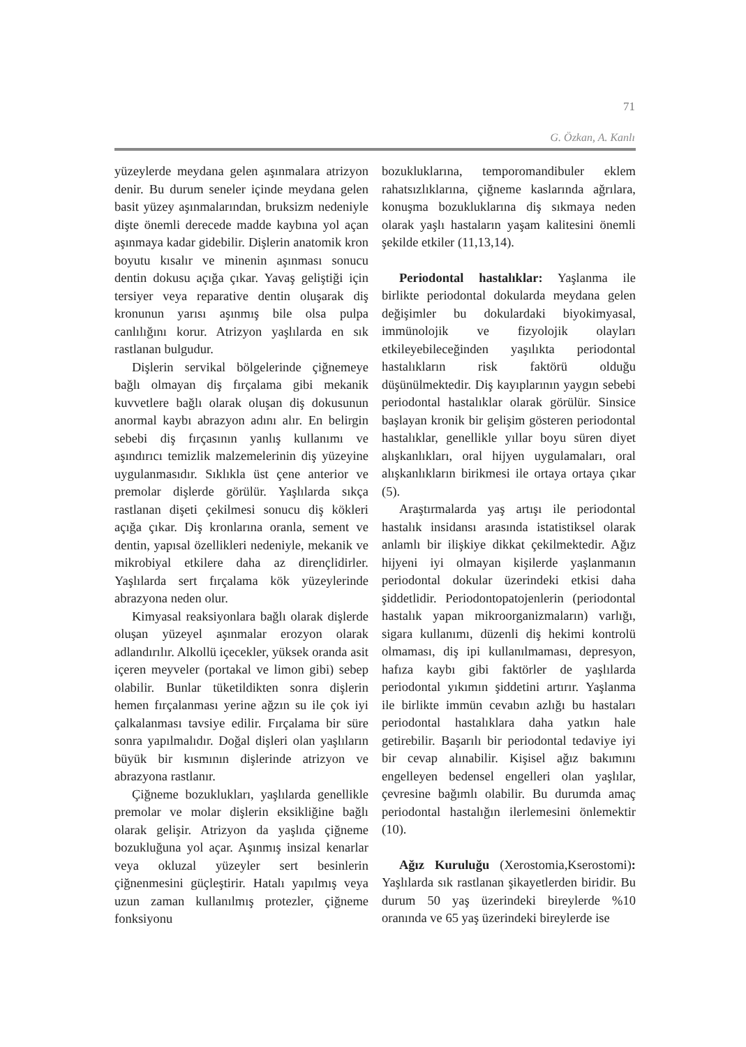71
G. Özkan, A. Kanlı
yüzeylerde meydana gelen aşınmalara atrizyon denir. Bu durum seneler içinde meydana gelen basit yüzey aşınmalarından, bruksizm nedeniyle dişte önemli derecede madde kaybına yol açan aşınmaya kadar gidebilir. Dişlerin anatomik kron boyutu kısalır ve minenin aşınması sonucu dentin dokusu açığa çıkar. Yavaş geliştiği için tersiyer veya reparative dentin oluşarak diş kronunun yarısı aşınmış bile olsa pulpa canlılığını korur. Atrizyon yaşlılarda en sık rastlanan bulgudur.
Dişlerin servikal bölgelerinde çiğnemeye bağlı olmayan diş fırçalama gibi mekanik kuvvetlere bağlı olarak oluşan diş dokusunun anormal kaybı abrazyon adını alır. En belirgin sebebi diş fırçasının yanlış kullanımı ve aşındırıcı temizlik malzemelerinin diş yüzeyine uygulanmasıdır. Sıklıkla üst çene anterior ve premolar dişlerde görülür. Yaşlılarda sıkça rastlanan dişeti çekilmesi sonucu diş kökleri açığa çıkar. Diş kronlarına oranla, sement ve dentin, yapısal özellikleri nedeniyle, mekanik ve mikrobiyal etkilere daha az dirençlidirler. Yaşlılarda sert fırçalama kök yüzeylerinde abrazyona neden olur.
Kimyasal reaksiyonlara bağlı olarak dişlerde oluşan yüzeyel aşınmalar erozyon olarak adlandırılır. Alkollü içecekler, yüksek oranda asit içeren meyveler (portakal ve limon gibi) sebep olabilir. Bunlar tüketildikten sonra dişlerin hemen fırçalanması yerine ağzın su ile çok iyi çalkalanması tavsiye edilir. Fırçalama bir süre sonra yapılmalıdır. Doğal dişleri olan yaşlıların büyük bir kısmının dişlerinde atrizyon ve abrazyona rastlanır.
Çiğneme bozuklukları, yaşlılarda genellikle premolar ve molar dişlerin eksikliğine bağlı olarak gelişir. Atrizyon da yaşlıda çiğneme bozukluğuna yol açar. Aşınmış insizal kenarlar veya okluzal yüzeyler sert besinlerin çiğnenmesini güçleştirir. Hatalı yapılmış veya uzun zaman kullanılmış protezler, çiğneme fonksiyonu
bozukluklarına, temporomandibuler eklem rahatsızlıklarına, çiğneme kaslarında ağrılara, konuşma bozukluklarına diş sıkmaya neden olarak yaşlı hastaların yaşam kalitesini önemli şekilde etkiler (11,13,14).
Periodontal hastalıklar: Yaşlanma ile birlikte periodontal dokularda meydana gelen değişimler bu dokulardaki biyokimyasal, immünolojik ve fizyolojik olayları etkileyebileceğinden yaşılıkta periodontal hastalıkların risk faktörü olduğu düşünülmektedir. Diş kayıplarının yaygın sebebi periodontal hastalıklar olarak görülür. Sinsice başlayan kronik bir gelişim gösteren periodontal hastalıklar, genellikle yıllar boyu süren diyet alışkanlıkları, oral hijyen uygulamaları, oral alışkanlıkların birikmesi ile ortaya ortaya çıkar (5).
Araştırmalarda yaş artışı ile periodontal hastalık insidansı arasında istatistiksel olarak anlamlı bir ilişkiye dikkat çekilmektedir. Ağız hijyeni iyi olmayan kişilerde yaşlanmanın periodontal dokular üzerindeki etkisi daha şiddetlidir. Periodontopatojenlerin (periodontal hastalık yapan mikroorganizmaların) varlığı, sigara kullanımı, düzenli diş hekimi kontrolü olmaması, diş ipi kullanılmaması, depresyon, hafıza kaybı gibi faktörler de yaşlılarda periodontal yıkımın şiddetini artırır. Yaşlanma ile birlikte immün cevabın azlığı bu hastaları periodontal hastalıklara daha yatkın hale getirebilir. Başarılı bir periodontal tedaviye iyi bir cevap alınabilir. Kişisel ağız bakımını engelleyen bedensel engelleri olan yaşlılar, çevresine bağımlı olabilir. Bu durumda amaç periodontal hastalığın ilerlemesini önlemektir (10).
Ağız Kuruluğu (Xerostomia,Kserostomi): Yaşlılarda sık rastlanan şikayetlerden biridir. Bu durum 50 yaş üzerindeki bireylerde %10 oranında ve 65 yaş üzerindeki bireylerde ise